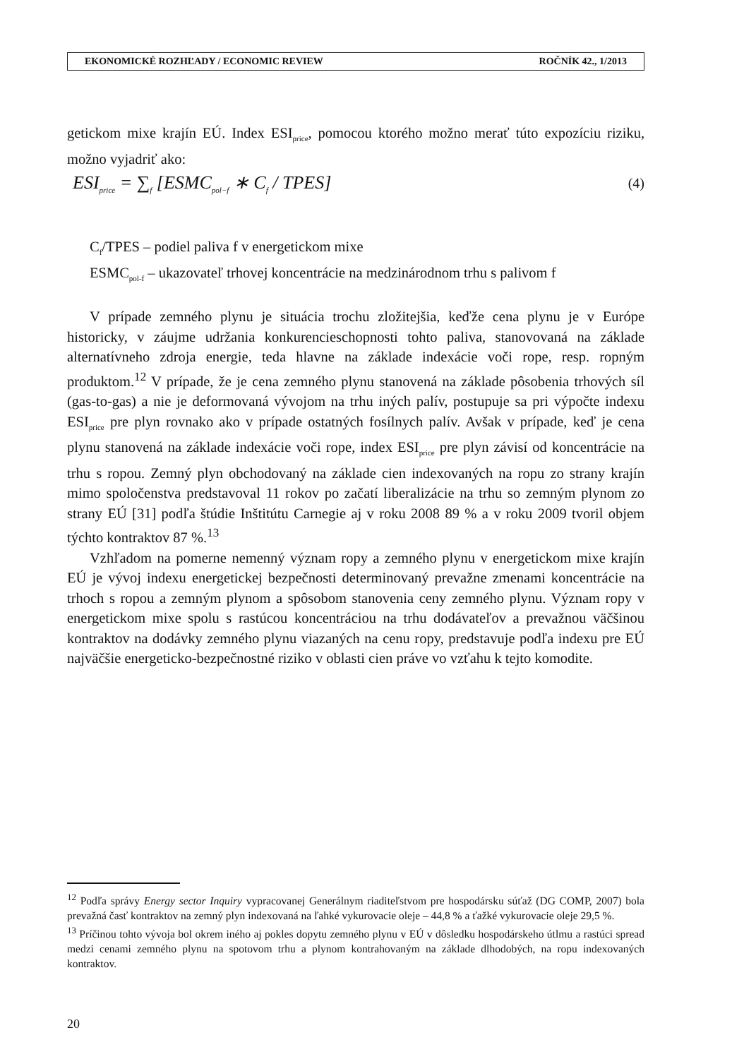EKONOMICKÉ ROZHĽADY / ECONOMIC REVIEW ROČNÍK 42., 1/2013
getickom mixe krajín EÚ. Index ESI<sub>price</sub>, pomocou ktorého možno merať túto expozíciu riziku, možno vyjadriť ako:
ESI<sub>price</sub> = ∑<sub>f</sub> [ESMC<sub>pol−f</sub> ∗ C<sub>f</sub> / TPES] (4)
C<sub>f</sub>/TPES – podiel paliva f v energetickom mixe
ESMC<sub>pol-f</sub> – ukazovateľ trhovej koncentrácie na medzinárodnom trhu s palivom f
V prípade zemného plynu je situácia trochu zložitejšia, keďže cena plynu je v Európe historicky, v záujme udržania konkurencieschopnosti tohto paliva, stanovovaná na základe alternatívneho zdroja energie, teda hlavne na základe indexácie voči rope, resp. ropným produktom.<sup>12</sup> V prípade, že je cena zemného plynu stanovená na základe pôsobenia trhových síl (gas-to-gas) a nie je deformovaná vývojom na trhu iných palív, postupuje sa pri výpočte indexu ESI<sub>price</sub> pre plyn rovnako ako v prípade ostatných fosílnych palív. Avšak v prípade, keď je cena plynu stanovená na základe indexácie voči rope, index ESI<sub>price</sub> pre plyn závisí od koncentrácie na trhu s ropou. Zemný plyn obchodovaný na základe cien indexovaných na ropu zo strany krajín mimo spoločenstva predstavoval 11 rokov po začatí liberalizácie na trhu so zemným plynom zo strany EÚ [31] podľa štúdie Inštitútu Carnegie aj v roku 2008 89 % a v roku 2009 tvoril objem týchto kontraktov 87 %.<sup>13</sup>
Vzhľadom na pomerne nemenný význam ropy a zemného plynu v energetickom mixe krajín EÚ je vývoj indexu energetickej bezpečnosti determinovaný prevažne zmenami koncentrácie na trhoch s ropou a zemným plynom a spôsobom stanovenia ceny zemného plynu. Význam ropy v energetickom mixe spolu s rastúcou koncentráciou na trhu dodávateľov a prevažnou väčšinou kontraktov na dodávky zemného plynu viazaných na cenu ropy, predstavuje podľa indexu pre EÚ najväčšie energeticko-bezpečnostné riziko v oblasti cien práve vo vzťahu k tejto komodite.
<sup>12</sup> Podľa správy Energy sector Inquiry vypracovanej Generálnym riaditeľstvom pre hospodársku súťaž (DG COMP, 2007) bola prevažná časť kontraktov na zemný plyn indexovaná na ľahké vykurovacie oleje – 44,8 % a ťažké vykurovacie oleje 29,5 %.
<sup>13</sup> Príčinou tohto vývoja bol okrem iného aj pokles dopytu zemného plynu v EÚ v dôsledku hospodárskeho útlmu a rastúci spread medzi cenami zemného plynu na spotovom trhu a plynom kontrahovaným na základe dlhodobých, na ropu indexovaných kontraktov.
20